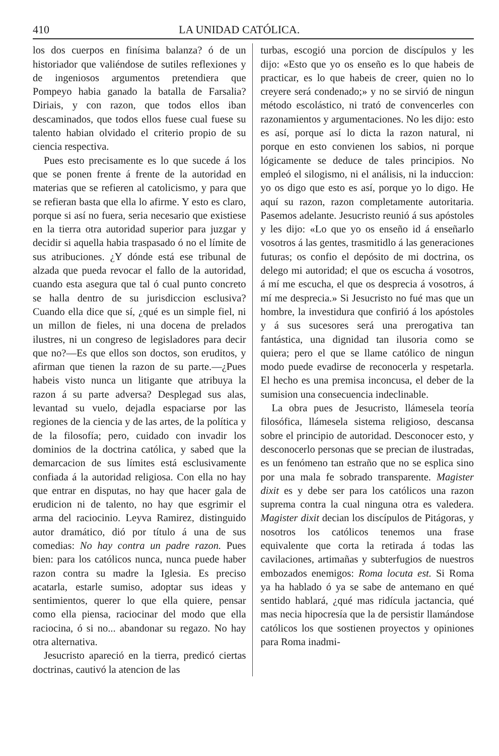410 LA UNIDAD CATÓLICA.
los dos cuerpos en finísima balanza? ó de un historiador que valiéndose de sutiles reflexiones y de ingeniosos argumentos pretendiera que Pompeyo habia ganado la batalla de Farsalia? Diriais, y con razon, que todos ellos iban descaminados, que todos ellos fuese cual fuese su talento habian olvidado el criterio propio de su ciencia respectiva.
Pues esto precisamente es lo que sucede á los que se ponen frente á frente de la autoridad en materias que se refieren al catolicismo, y para que se refieran basta que ella lo afirme. Y esto es claro, porque si así no fuera, seria necesario que existiese en la tierra otra autoridad superior para juzgar y decidir si aquella habia traspasado ó no el límite de sus atribuciones. ¿Y dónde está ese tribunal de alzada que pueda revocar el fallo de la autoridad, cuando esta asegura que tal ó cual punto concreto se halla dentro de su jurisdiccion esclusiva? Cuando ella dice que sí, ¿qué es un simple fiel, ni un millon de fieles, ni una docena de prelados ilustres, ni un congreso de legisladores para decir que no?—Es que ellos son doctos, son eruditos, y afirman que tienen la razon de su parte.—¿Pues habeis visto nunca un litigante que atribuya la razon á su parte adversa? Desplegad sus alas, levantad su vuelo, dejadla espaciarse por las regiones de la ciencia y de las artes, de la política y de la filosofía; pero, cuidado con invadir los dominios de la doctrina católica, y sabed que la demarcacion de sus límites está esclusivamente confiada á la autoridad religiosa. Con ella no hay que entrar en disputas, no hay que hacer gala de erudicion ni de talento, no hay que esgrimir el arma del raciocinio. Leyva Ramirez, distinguido autor dramático, dió por título á una de sus comedias: No hay contra un padre razon. Pues bien: para los católicos nunca, nunca puede haber razon contra su madre la Iglesia. Es preciso acatarla, estarle sumiso, adoptar sus ideas y sentimientos, querer lo que ella quiere, pensar como ella piensa, raciocinar del modo que ella raciocina, ó si no... abandonar su regazo. No hay otra alternativa.
Jesucristo apareció en la tierra, predicó ciertas doctrinas, cautivó la atencion de las
turbas, escogió una porcion de discípulos y les dijo: «Esto que yo os enseño es lo que habeis de practicar, es lo que habeis de creer, quien no lo creyere será condenado;» y no se sirvió de ningun método escolástico, ni trató de convencerles con razonamientos y argumentaciones. No les dijo: esto es así, porque así lo dicta la razon natural, ni porque en esto convienen los sabios, ni porque lógicamente se deduce de tales principios. No empleó el silogismo, ni el análisis, ni la induccion: yo os digo que esto es así, porque yo lo digo. He aquí su razon, razon completamente autoritaria. Pasemos adelante. Jesucristo reunió á sus apóstoles y les dijo: «Lo que yo os enseño id á enseñarlo vosotros á las gentes, trasmitidlo á las generaciones futuras; os confio el depósito de mi doctrina, os delego mi autoridad; el que os escucha á vosotros, á mí me escucha, el que os desprecia á vosotros, á mí me desprecia.» Si Jesucristo no fué mas que un hombre, la investidura que confirió á los apóstoles y á sus sucesores será una prerogativa tan fantástica, una dignidad tan ilusoria como se quiera; pero el que se llame católico de ningun modo puede evadirse de reconocerla y respetarla. El hecho es una premisa inconcusa, el deber de la sumision una consecuencia indeclinable.
La obra pues de Jesucristo, llámesela teoría filosófica, llámesela sistema religioso, descansa sobre el principio de autoridad. Desconocer esto, y desconocerlo personas que se precian de ilustradas, es un fenómeno tan estraño que no se esplica sino por una mala fe sobrado transparente. Magister dixit es y debe ser para los católicos una razon suprema contra la cual ninguna otra es valedera. Magister dixit decian los discípulos de Pitágoras, y nosotros los católicos tenemos una frase equivalente que corta la retirada á todas las cavilaciones, artimañas y subterfugios de nuestros embozados enemigos: Roma locuta est. Si Roma ya ha hablado ó ya se sabe de antemano en qué sentido hablará, ¿qué mas ridícula jactancia, qué mas necia hipocresía que la de persistir llamándose católicos los que sostienen proyectos y opiniones para Roma inadmi-